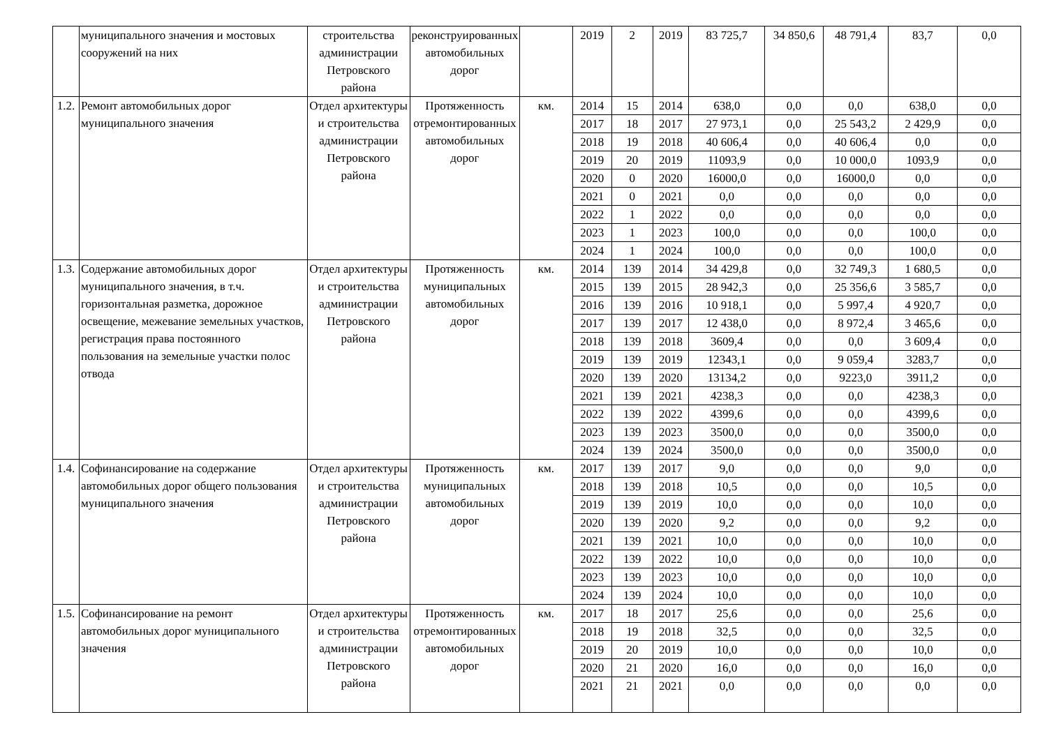| | муниципального значения и мостовых сооружений на них | строительства администрации Петровского района | реконструированных автомобильных дорог | | 2019 | 2 | 2019 | 83 725,7 | 34 850,6 | 48 791,4 | 83,7 | 0,0 |
| 1.2. | Ремонт автомобильных дорог муниципального значения | Отдел архитектуры и строительства администрации Петровского района | Протяженность отремонтированных автомобильных дорог | км. | 2014 | 15 | 2014 | 638,0 | 0,0 | 0,0 | 638,0 | 0,0 |
| | | | | | 2017 | 18 | 2017 | 27 973,1 | 0,0 | 25 543,2 | 2 429,9 | 0,0 |
| | | | | | 2018 | 19 | 2018 | 40 606,4 | 0,0 | 40 606,4 | 0,0 | 0,0 |
| | | | | | 2019 | 20 | 2019 | 11093,9 | 0,0 | 10 000,0 | 1093,9 | 0,0 |
| | | | | | 2020 | 0 | 2020 | 16000,0 | 0,0 | 16000,0 | 0,0 | 0,0 |
| | | | | | 2021 | 0 | 2021 | 0,0 | 0,0 | 0,0 | 0,0 | 0,0 |
| | | | | | 2022 | 1 | 2022 | 0,0 | 0,0 | 0,0 | 0,0 | 0,0 |
| | | | | | 2023 | 1 | 2023 | 100,0 | 0,0 | 0,0 | 100,0 | 0,0 |
| | | | | | 2024 | 1 | 2024 | 100,0 | 0,0 | 0,0 | 100,0 | 0,0 |
| 1.3. | Содержание автомобильных дорог муниципального значения, в т.ч. горизонтальная разметка, дорожное освещение, межевание земельных участков, регистрация права постоянного пользования на земельные участки полос отвода | Отдел архитектуры и строительства администрации Петровского района | Протяженность муниципальных автомобильных дорог | км. | 2014 | 139 | 2014 | 34 429,8 | 0,0 | 32 749,3 | 1 680,5 | 0,0 |
| | | | | | 2015 | 139 | 2015 | 28 942,3 | 0,0 | 25 356,6 | 3 585,7 | 0,0 |
| | | | | | 2016 | 139 | 2016 | 10 918,1 | 0,0 | 5 997,4 | 4 920,7 | 0,0 |
| | | | | | 2017 | 139 | 2017 | 12 438,0 | 0,0 | 8 972,4 | 3 465,6 | 0,0 |
| | | | | | 2018 | 139 | 2018 | 3609,4 | 0,0 | 0,0 | 3 609,4 | 0,0 |
| | | | | | 2019 | 139 | 2019 | 12343,1 | 0,0 | 9 059,4 | 3283,7 | 0,0 |
| | | | | | 2020 | 139 | 2020 | 13134,2 | 0,0 | 9223,0 | 3911,2 | 0,0 |
| | | | | | 2021 | 139 | 2021 | 4238,3 | 0,0 | 0,0 | 4238,3 | 0,0 |
| | | | | | 2022 | 139 | 2022 | 4399,6 | 0,0 | 0,0 | 4399,6 | 0,0 |
| | | | | | 2023 | 139 | 2023 | 3500,0 | 0,0 | 0,0 | 3500,0 | 0,0 |
| | | | | | 2024 | 139 | 2024 | 3500,0 | 0,0 | 0,0 | 3500,0 | 0,0 |
| 1.4. | Софинансирование на содержание автомобильных дорог общего пользования муниципального значения | Отдел архитектуры и строительства администрации Петровского района | Протяженность муниципальных автомобильных дорог | км. | 2017 | 139 | 2017 | 9,0 | 0,0 | 0,0 | 9,0 | 0,0 |
| | | | | | 2018 | 139 | 2018 | 10,5 | 0,0 | 0,0 | 10,5 | 0,0 |
| | | | | | 2019 | 139 | 2019 | 10,0 | 0,0 | 0,0 | 10,0 | 0,0 |
| | | | | | 2020 | 139 | 2020 | 9,2 | 0,0 | 0,0 | 9,2 | 0,0 |
| | | | | | 2021 | 139 | 2021 | 10,0 | 0,0 | 0,0 | 10,0 | 0,0 |
| | | | | | 2022 | 139 | 2022 | 10,0 | 0,0 | 0,0 | 10,0 | 0,0 |
| | | | | | 2023 | 139 | 2023 | 10,0 | 0,0 | 0,0 | 10,0 | 0,0 |
| | | | | | 2024 | 139 | 2024 | 10,0 | 0,0 | 0,0 | 10,0 | 0,0 |
| 1.5. | Софинансирование на ремонт автомобильных дорог муниципального значения | Отдел архитектуры и строительства администрации Петровского района | Протяженность отремонтированных автомобильных дорог | км. | 2017 | 18 | 2017 | 25,6 | 0,0 | 0,0 | 25,6 | 0,0 |
| | | | | | 2018 | 19 | 2018 | 32,5 | 0,0 | 0,0 | 32,5 | 0,0 |
| | | | | | 2019 | 20 | 2019 | 10,0 | 0,0 | 0,0 | 10,0 | 0,0 |
| | | | | | 2020 | 21 | 2020 | 16,0 | 0,0 | 0,0 | 16,0 | 0,0 |
| | | | | | 2021 | 21 | 2021 | 0,0 | 0,0 | 0,0 | 0,0 | 0,0 |